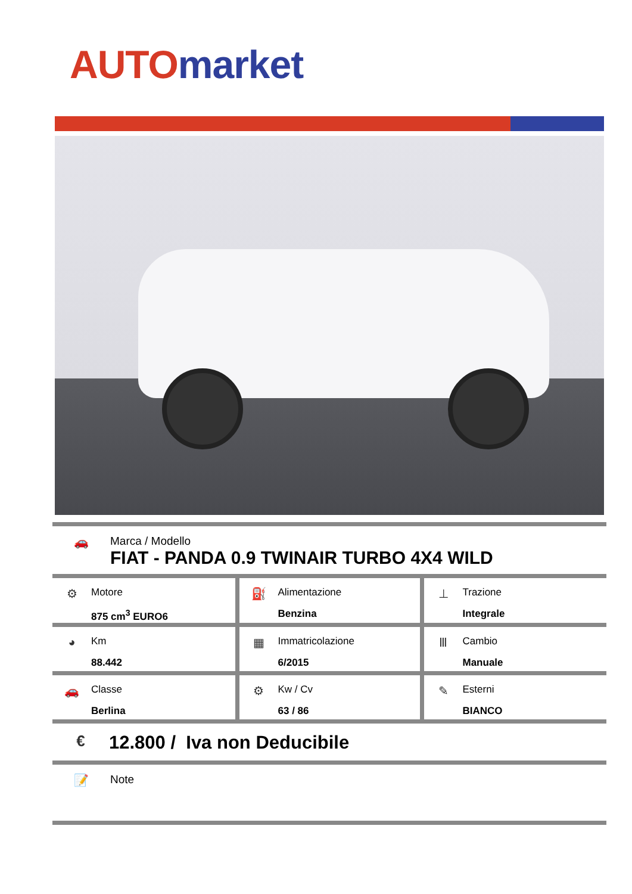AUTO market
🚗 Marca / Modello
FIAT - PANDA 0.9 TWINAIR TURBO 4X4 WILD
| ⚙ Motore 875 cm<sup>3</sup> EURO6 | ⛽ Alimentazione Benzina | ⊥ Trazione Integrale |
| ◕ Km 88.442 | ▦ Immatricolazione 6/2015 | Ⅲ Cambio Manuale |
| 🚗 Classe Berlina | ⚙ Kw / Cv 63 / 86 | ✎ Esterni BIANCO |
€
12.800 / Iva non Deducibile
📝 Note